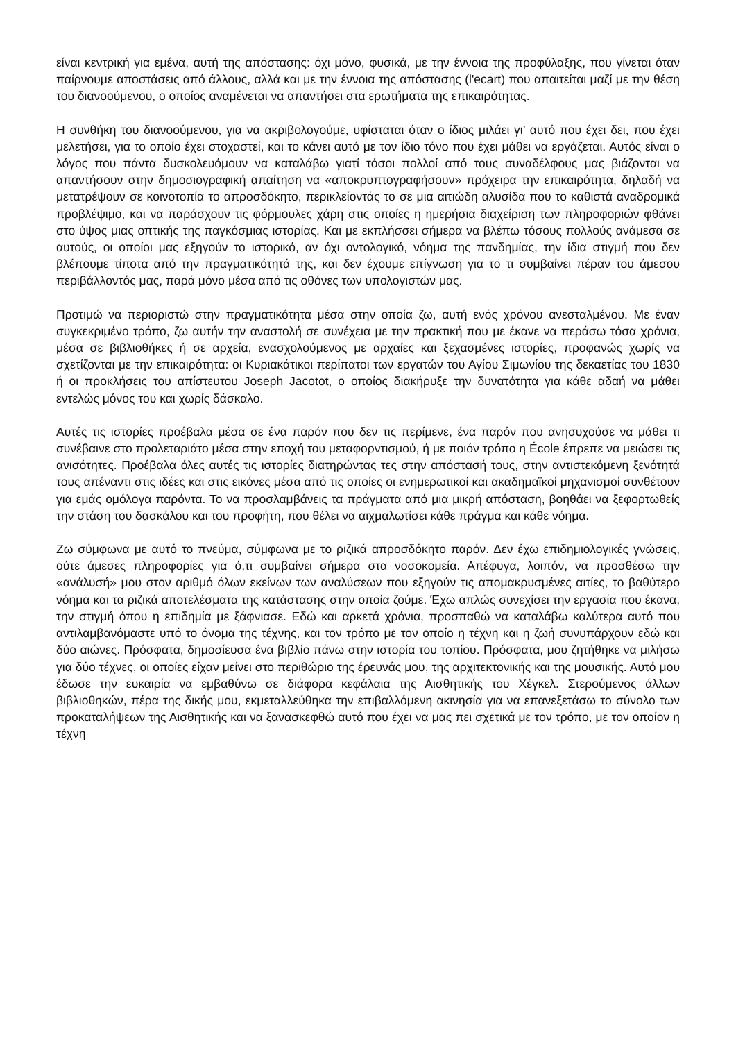είναι κεντρική για εμένα, αυτή της απόστασης: όχι μόνο, φυσικά, με την έννοια της προφύλαξης, που γίνεται όταν παίρνουμε αποστάσεις από άλλους, αλλά και με την έννοια της απόστασης (l'ecart) που απαιτείται μαζί με την θέση του διανοούμενου, ο οποίος αναμένεται να απαντήσει στα ερωτήματα της επικαιρότητας.
Η συνθήκη του διανοούμενου, για να ακριβολογούμε, υφίσταται όταν ο ίδιος μιλάει γι’ αυτό που έχει δει, που έχει μελετήσει, για το οποίο έχει στοχαστεί, και το κάνει αυτό με τον ίδιο τόνο που έχει μάθει να εργάζεται. Αυτός είναι ο λόγος που πάντα δυσκολευόμουν να καταλάβω γιατί τόσοι πολλοί από τους συναδέλφους μας βιάζονται να απαντήσουν στην δημοσιογραφική απαίτηση να «αποκρυπτογραφήσουν» πρόχειρα την επικαιρότητα, δηλαδή να μετατρέψουν σε κοινοτοπία το απροσδόκητο, περικλείοντάς το σε μια αιτιώδη αλυσίδα που το καθιστά αναδρομικά προβλέψιμο, και να παράσχουν τις φόρμουλες χάρη στις οποίες η ημερήσια διαχείριση των πληροφοριών φθάνει στο ύψος μιας οπτικής της παγκόσμιας ιστορίας. Και με εκπλήσσει σήμερα να βλέπω τόσους πολλούς ανάμεσα σε αυτούς, οι οποίοι μας εξηγούν το ιστορικό, αν όχι οντολογικό, νόημα της πανδημίας, την ίδια στιγμή που δεν βλέπουμε τίποτα από την πραγματικότητά της, και δεν έχουμε επίγνωση για το τι συμβαίνει πέραν του άμεσου περιβάλλοντός μας, παρά μόνο μέσα από τις οθόνες των υπολογιστών μας.
Προτιμώ να περιοριστώ στην πραγματικότητα μέσα στην οποία ζω, αυτή ενός χρόνου ανεσταλμένου. Με έναν συγκεκριμένο τρόπο, ζω αυτήν την αναστολή σε συνέχεια με την πρακτική που με έκανε να περάσω τόσα χρόνια, μέσα σε βιβλιοθήκες ή σε αρχεία, ενασχολούμενος με αρχαίες και ξεχασμένες ιστορίες, προφανώς χωρίς να σχετίζονται με την επικαιρότητα: οι Κυριακάτικοι περίπατοι των εργατών του Αγίου Σιμωνίου της δεκαετίας του 1830 ή οι προκλήσεις του απίστευτου Joseph Jacotot, ο οποίος διακήρυξε την δυνατότητα για κάθε αδαή να μάθει εντελώς μόνος του και χωρίς δάσκαλο.
Αυτές τις ιστορίες προέβαλα μέσα σε ένα παρόν που δεν τις περίμενε, ένα παρόν που ανησυχούσε να μάθει τι συνέβαινε στο προλεταριάτο μέσα στην εποχή του μεταφορντισμού, ή με ποιόν τρόπο η École έπρεπε να μειώσει τις ανισότητες. Προέβαλα όλες αυτές τις ιστορίες διατηρώντας τες στην απόστασή τους, στην αντιστεκόμενη ξενότητά τους απέναντι στις ιδέες και στις εικόνες μέσα από τις οποίες οι ενημερωτικοί και ακαδημαϊκοί μηχανισμοί συνθέτουν για εμάς ομόλογα παρόντα. Το να προσλαμβάνεις τα πράγματα από μια μικρή απόσταση, βοηθάει να ξεφορτωθείς την στάση του δασκάλου και του προφήτη, που θέλει να αιχμαλωτίσει κάθε πράγμα και κάθε νόημα.
Ζω σύμφωνα με αυτό το πνεύμα, σύμφωνα με το ριζικά απροσδόκητο παρόν. Δεν έχω επιδημιολογικές γνώσεις, ούτε άμεσες πληροφορίες για ό,τι συμβαίνει σήμερα στα νοσοκομεία. Απέφυγα, λοιπόν, να προσθέσω την «ανάλυσή» μου στον αριθμό όλων εκείνων των αναλύσεων που εξηγούν τις απομακρυσμένες αιτίες, το βαθύτερο νόημα και τα ριζικά αποτελέσματα της κατάστασης στην οποία ζούμε. Έχω απλώς συνεχίσει την εργασία που έκανα, την στιγμή όπου η επιδημία με ξάφνιασε. Εδώ και αρκετά χρόνια, προσπαθώ να καταλάβω καλύτερα αυτό που αντιλαμβανόμαστε υπό το όνομα της τέχνης, και τον τρόπο με τον οποίο η τέχνη και η ζωή συνυπάρχουν εδώ και δύο αιώνες. Πρόσφατα, δημοσίευσα ένα βιβλίο πάνω στην ιστορία του τοπίου. Πρόσφατα, μου ζητήθηκε να μιλήσω για δύο τέχνες, οι οποίες είχαν μείνει στο περιθώριο της έρευνάς μου, της αρχιτεκτονικής και της μουσικής. Αυτό μου έδωσε την ευκαιρία να εμβαθύνω σε διάφορα κεφάλαια της Αισθητικής του Χέγκελ. Στερούμενος άλλων βιβλιοθηκών, πέρα της δικής μου, εκμεταλλεύθηκα την επιβαλλόμενη ακινησία για να επανεξετάσω το σύνολο των προκαταλήψεων της Αισθητικής και να ξανασκεφθώ αυτό που έχει να μας πει σχετικά με τον τρόπο, με τον οποίον η τέχνη